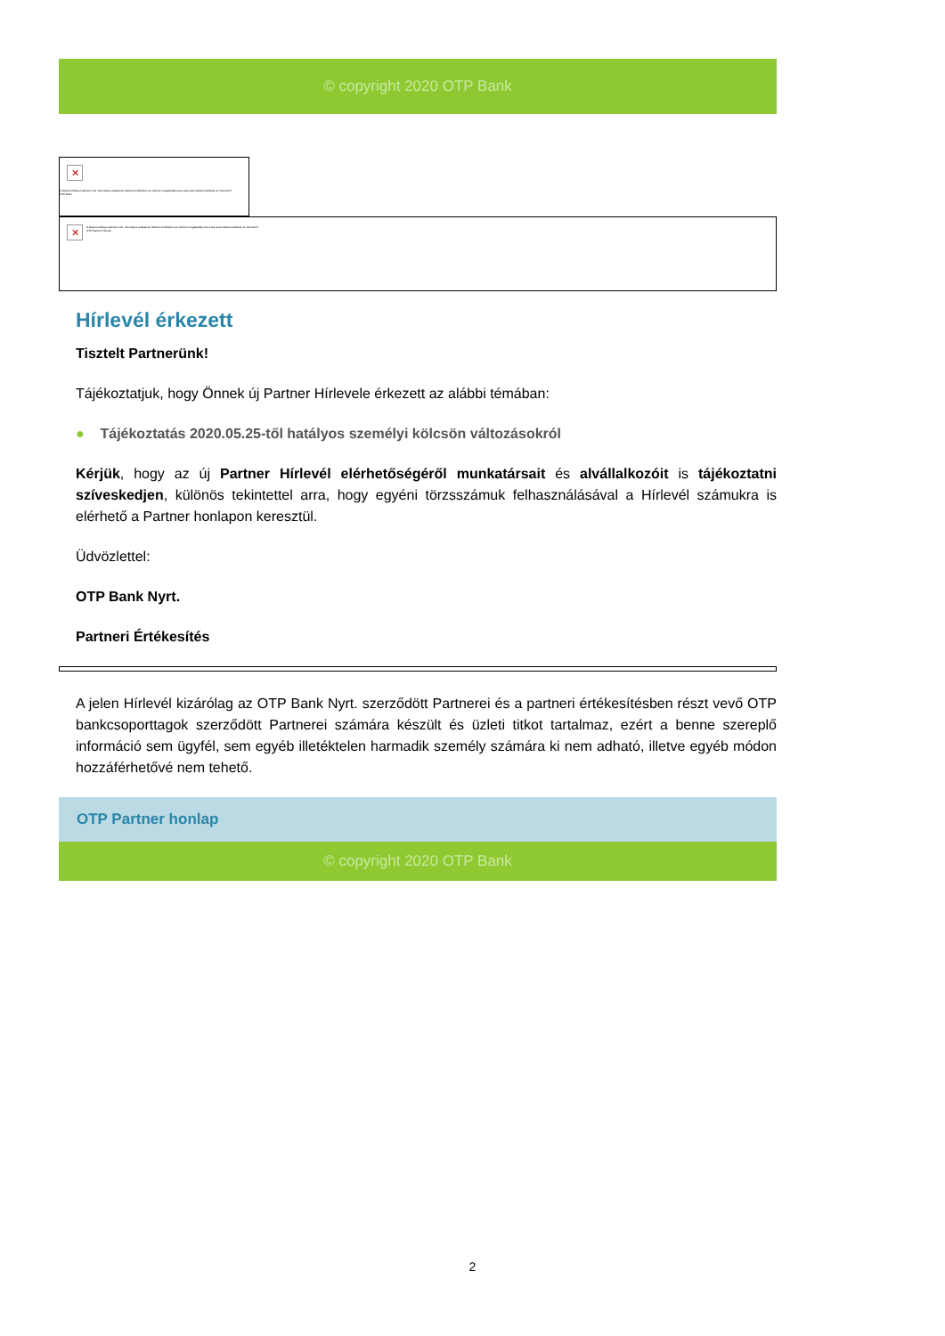© copyright 2020 OTP Bank
✕ A képek letöltése kattintson ide. Személyes adatainak védelme érdekében az Outlook megakadályozta a kép automatikus letöltését az internetről. OTP Bank
✕ A képek letöltése kattintson ide. Személyes adatainak védelme érdekében az Outlook megakadályozta a kép automatikus letöltését az internetről. OTP Partner Hírlevél
Hírlevél érkezett
Tisztelt Partnerünk!
Tájékoztatjuk, hogy Önnek új Partner Hírlevele érkezett az alábbi témában:
● Tájékoztatás 2020.05.25-től hatályos személyi kölcsön változásokról
Kérjük, hogy az új Partner Hírlevél elérhetőségéről munkatársait és alvállalkozóit is tájékoztatni szíveskedjen, különös tekintettel arra, hogy egyéni törzsszámuk felhasználásával a Hírlevél számukra is elérhető a Partner honlapon keresztül.
Üdvözlettel:
OTP Bank Nyrt.
Partneri Értékesítés
A jelen Hírlevél kizárólag az OTP Bank Nyrt. szerződött Partnerei és a partneri értékesítésben részt vevő OTP bankcsoporttagok szerződött Partnerei számára készült és üzleti titkot tartalmaz, ezért a benne szereplő információ sem ügyfél, sem egyéb illetéktelen harmadik személy számára ki nem adható, illetve egyéb módon hozzáférhetővé nem tehető.
OTP Partner honlap
© copyright 2020 OTP Bank
2